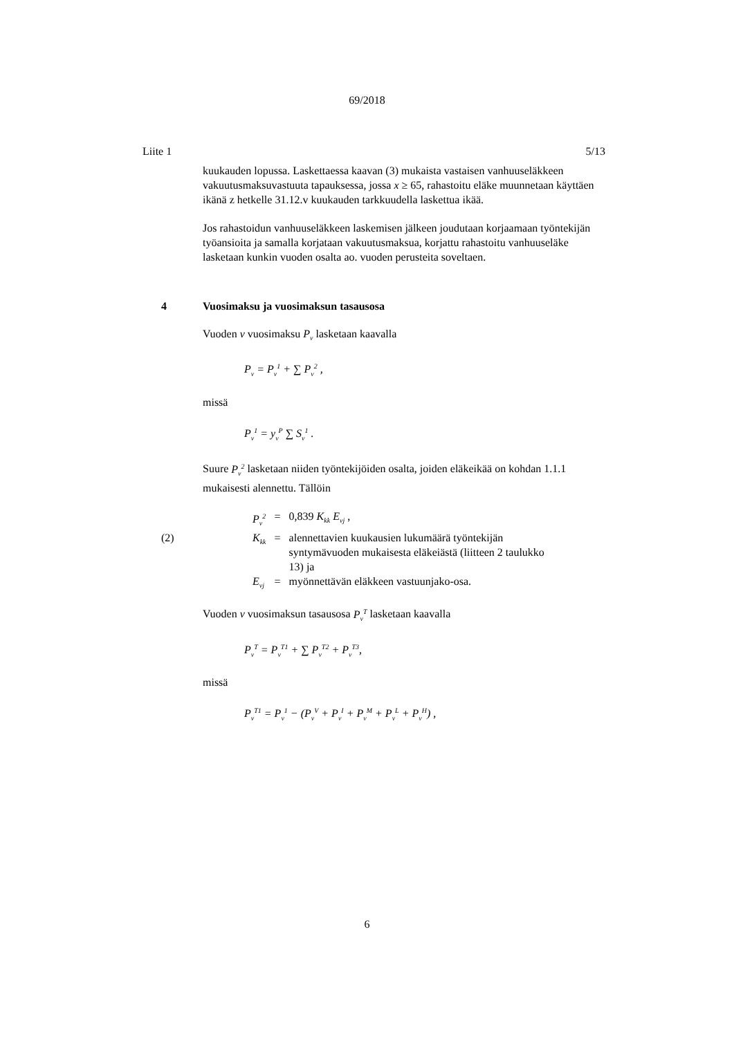69/2018
Liite 1 5/13
kuukauden lopussa. Laskettaessa kaavan (3) mukaista vastaisen vanhuuseläkkeen vakuutusmaksuvastuuta tapauksessa, jossa x ≥ 65, rahastoitu eläke muunnetaan käyttäen ikänä z hetkelle 31.12.v kuukauden tarkkuudella laskettua ikää.
Jos rahastoidun vanhuuseläkkeen laskemisen jälkeen joudutaan korjaamaan työntekijän työansioita ja samalla korjataan vakuutusmaksua, korjattu rahastoitu vanhuuseläke lasketaan kunkin vuoden osalta ao. vuoden perusteita soveltaen.
4 Vuosimaksu ja vuosimaksun tasausosa
Vuoden v vuosimaksu P<sub>v</sub> lasketaan kaavalla
P<sub>v</sub> = P<sub>v</sub><sup>1</sup> + ∑ P<sub>v</sub><sup>2</sup> ,
missä
P<sub>v</sub><sup>1</sup> = y<sub>v</sub><sup>P</sup> ∑ S<sub>v</sub><sup>1</sup> .
Suure P<sub>v</sub><sup>2</sup> lasketaan niiden työntekijöiden osalta, joiden eläkeikää on kohdan 1.1.1 mukaisesti alennettu. Tällöin
| | P<sub>v</sub><sup>2</sup> | = | 0,839 K<sub>kk</sub> E<sub>vj</sub> , |
| (2) | K<sub>kk</sub> | = | alennettavien kuukausien lukumäärä työntekijän syntymävuoden mukaisesta eläkeiästä (liitteen 2 taulukko 13) ja |
| | E<sub>vj</sub> | = | myönnettävän eläkkeen vastuunjako-osa. |
Vuoden v vuosimaksun tasausosa P<sub>v</sub><sup>T</sup> lasketaan kaavalla
P<sub>v</sub><sup>T</sup> = P<sub>v</sub><sup>T1</sup> + ∑ P<sub>v</sub><sup>T2</sup> + P<sub>v</sub><sup>T3</sup>,
missä
P<sub>v</sub><sup>T1</sup> = P<sub>v</sub><sup>1</sup> − (P<sub>v</sub><sup>V</sup> + P<sub>v</sub><sup>I</sup> + P<sub>v</sub><sup>M</sup> + P<sub>v</sub><sup>L</sup> + P<sub>v</sub><sup>H</sup>) ,
6